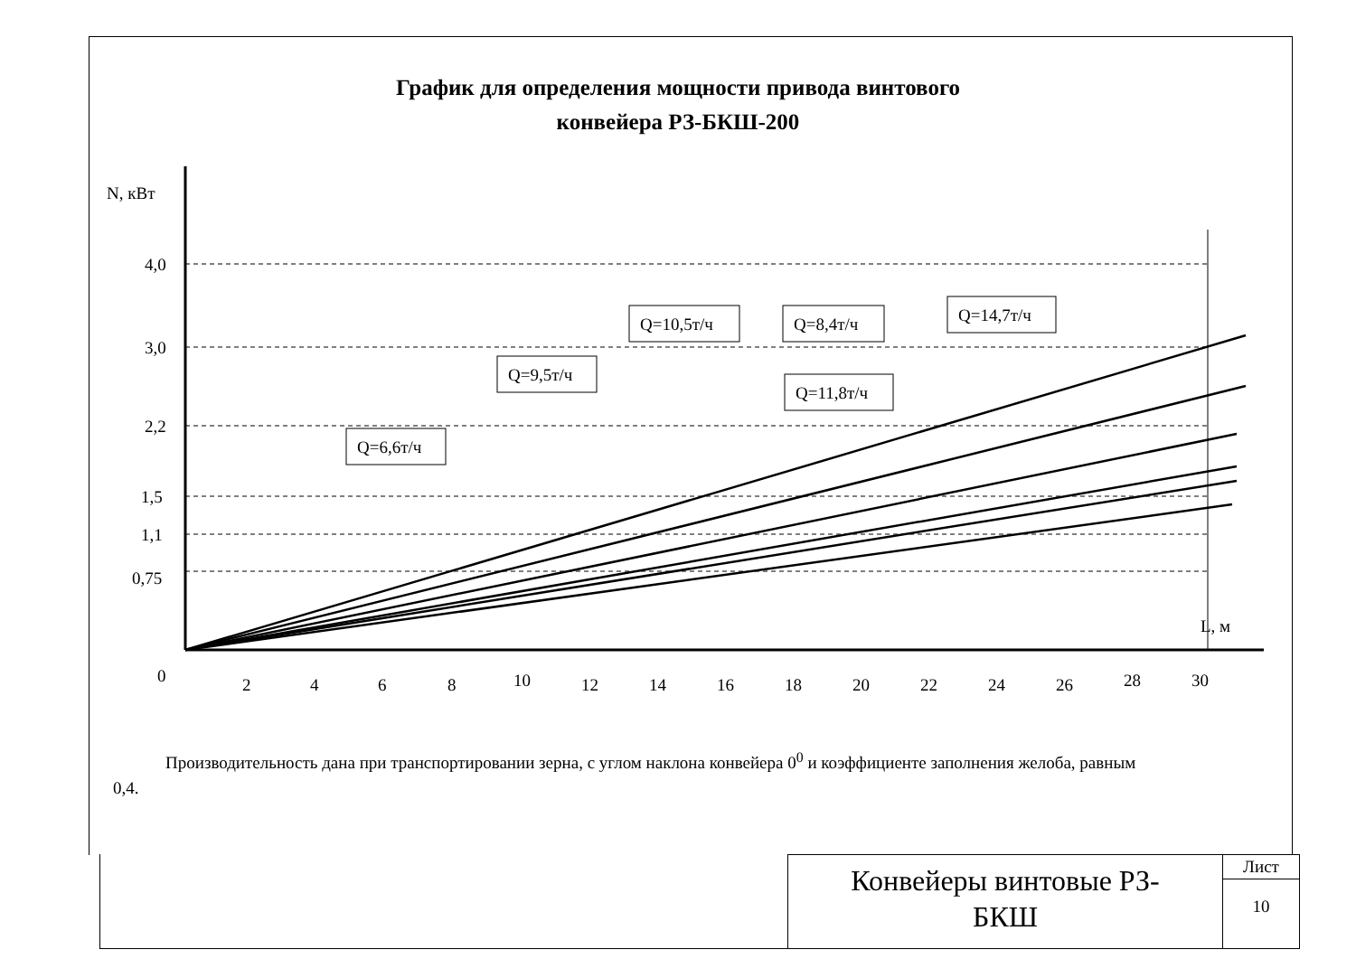График для определения мощности привода винтового
конвейера РЗ-БКШ-200
N, кВт
4,0
3,0
2,2
1,5
1,1
0,75
L, м
0
2
4
6
8
10
12
14
16
18
20
22
24
26
28
30
Q=6,6т/ч
Q=9,5т/ч
Q=10,5т/ч
Q=11,8т/ч
Q=8,4т/ч
Q=14,7т/ч
Производительность дана при транспортировании зерна, с углом наклона конвейера 0<sup>0</sup> и коэффициенте заполнения желоба, равным 0,4.
Конвейеры винтовые РЗ-
БКШ
Лист
10